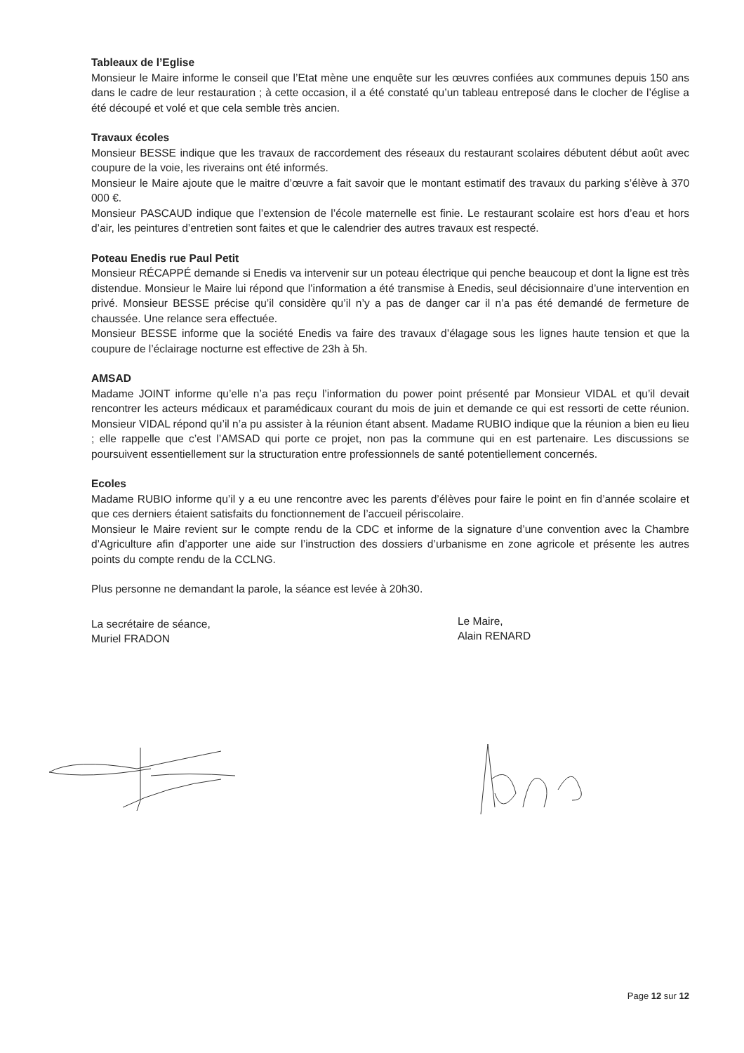Tableaux de l’Eglise
Monsieur le Maire informe le conseil que l’Etat mène une enquête sur les œuvres confiées aux communes depuis 150 ans dans le cadre de leur restauration ; à cette occasion, il a été constaté qu’un tableau entreposé dans le clocher de l’église a été découpé et volé et que cela semble très ancien.
Travaux écoles
Monsieur BESSE indique que les travaux de raccordement des réseaux du restaurant scolaires débutent début août avec coupure de la voie, les riverains ont été informés.
Monsieur le Maire ajoute que le maitre d’œuvre a fait savoir que le montant estimatif des travaux du parking s’élève à 370 000 €.
Monsieur PASCAUD indique que l’extension de l’école maternelle est finie. Le restaurant scolaire est hors d’eau et hors d’air, les peintures d’entretien sont faites et que le calendrier des autres travaux est respecté.
Poteau Enedis rue Paul Petit
Monsieur RÉCAPPÉ demande si Enedis va intervenir sur un poteau électrique qui penche beaucoup et dont la ligne est très distendue. Monsieur le Maire lui répond que l’information a été transmise à Enedis, seul décisionnaire d’une intervention en privé. Monsieur BESSE précise qu’il considère qu’il n’y a pas de danger car il n’a pas été demandé de fermeture de chaussée. Une relance sera effectuée.
Monsieur BESSE informe que la société Enedis va faire des travaux d’élagage sous les lignes haute tension et que la coupure de l’éclairage nocturne est effective de 23h à 5h.
AMSAD
Madame JOINT informe qu’elle n’a pas reçu l’information du power point présenté par Monsieur VIDAL et qu’il devait rencontrer les acteurs médicaux et paramédicaux courant du mois de juin et demande ce qui est ressorti de cette réunion. Monsieur VIDAL répond qu’il n’a pu assister à la réunion étant absent. Madame RUBIO indique que la réunion a bien eu lieu ; elle rappelle que c’est l’AMSAD qui porte ce projet, non pas la commune qui en est partenaire. Les discussions se poursuivent essentiellement sur la structuration entre professionnels de santé potentiellement concernés.
Ecoles
Madame RUBIO informe qu’il y a eu une rencontre avec les parents d’élèves pour faire le point en fin d’année scolaire et que ces derniers étaient satisfaits du fonctionnement de l’accueil périscolaire.
Monsieur le Maire revient sur le compte rendu de la CDC et informe de la signature d’une convention avec la Chambre d’Agriculture afin d’apporter une aide sur l’instruction des dossiers d’urbanisme en zone agricole et présente les autres points du compte rendu de la CCLNG.
Plus personne ne demandant la parole, la séance est levée à 20h30.
La secrétaire de séance,
Muriel FRADON
Le Maire,
Alain RENARD
Page 12 sur 12